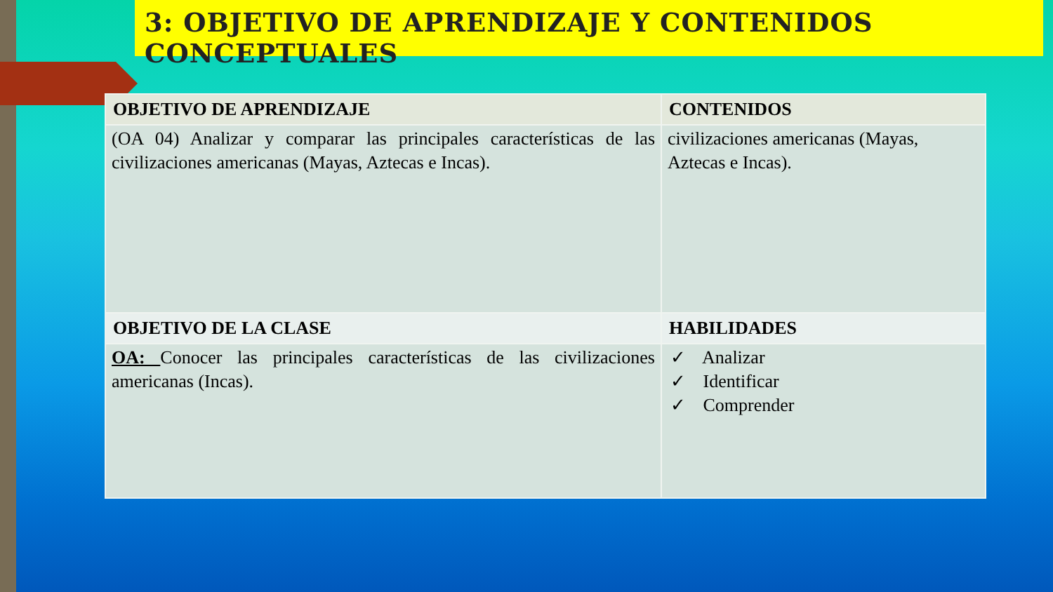3: OBJETIVO DE APRENDIZAJE Y CONTENIDOS CONCEPTUALES
| OBJETIVO DE APRENDIZAJE | CONTENIDOS |
| --- | --- |
| (OA 04) Analizar y comparar las principales características de las civilizaciones americanas (Mayas, Aztecas e Incas). | civilizaciones americanas (Mayas, Aztecas e Incas). |
| OBJETIVO DE LA CLASE | HABILIDADES |
| OA: Conocer las principales características de las civilizaciones americanas (Incas). | ✓ Analizar ✓ Identificar ✓ Comprender |